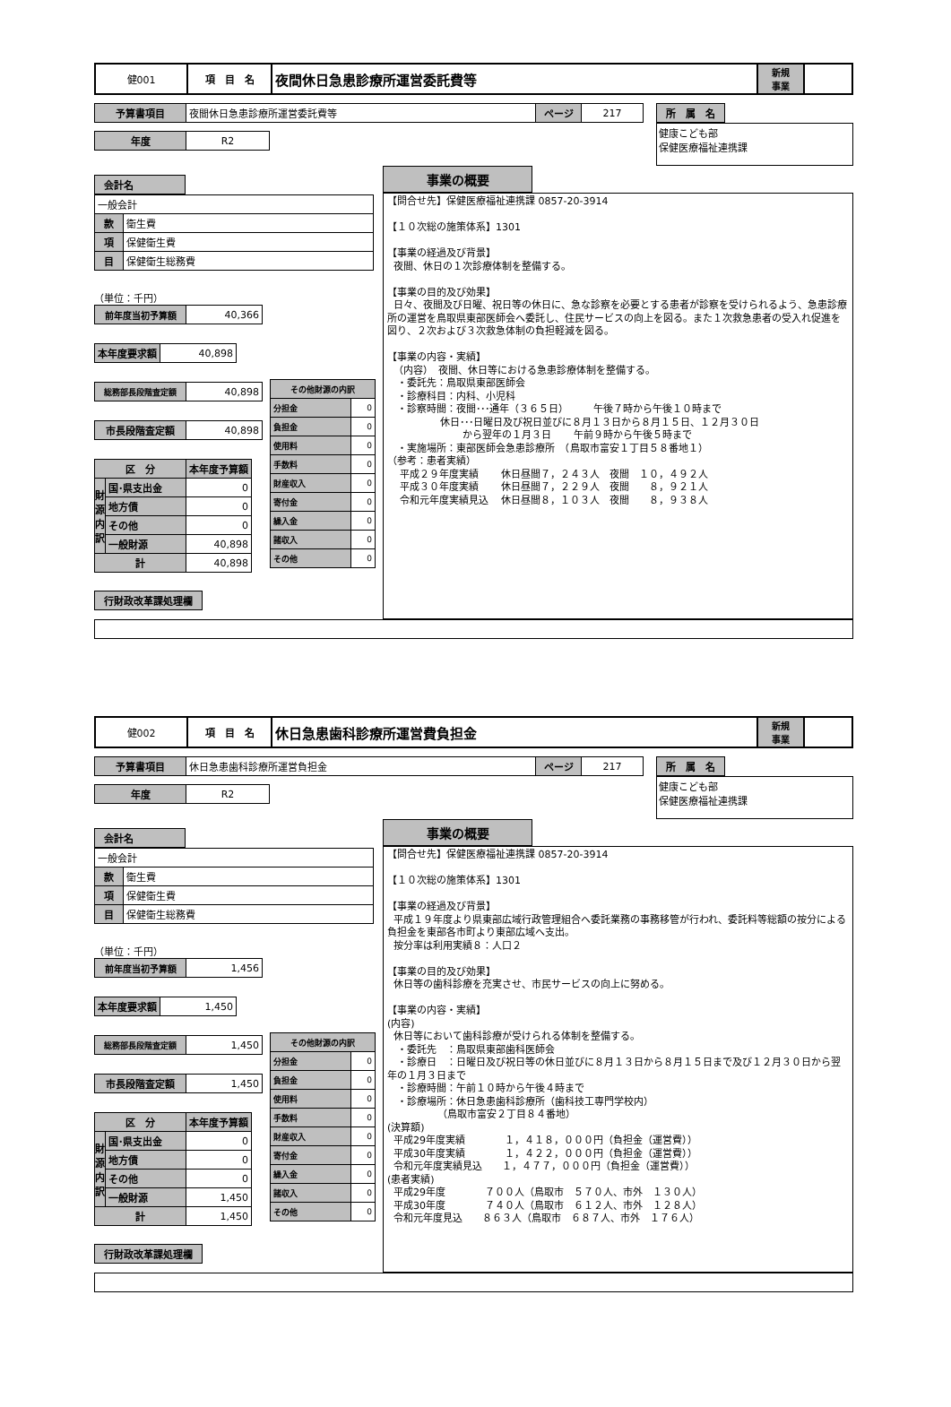| 健001 | 項 目 名 | 夜間休日急患診療所運営委託費等 | 新規 事業 | |
| 予算書項目 | 夜間休日急患診療所運営委託費等 | ページ | 217 |
| 年度 | R2 |
所　属　名
健康こども部
保健医療福祉連携課
会計名
| 一般会計 | |
| 款 | 衛生費 |
| 項 | 保健衛生費 |
| 目 | 保健衛生総務費 |
（単位：千円）
| 前年度当初予算額 | 40,366 |
| 本年度要求額 | 40,898 |
| 総務部長段階査定額 | 40,898 |
| 市長段階査定額 | 40,898 |
| 区 分 | | 本年度予算額 |
| --- | --- | --- |
| 財源内訳 | 国･県支出金 | 0 |
| | 地方債 | 0 |
| | その他 | 0 |
| | 一般財源 | 40,898 |
| 計 | | 40,898 |
| その他財源の内訳 | |
| --- | --- |
| 分担金 | 0 |
| 負担金 | 0 |
| 使用料 | 0 |
| 手数料 | 0 |
| 財産収入 | 0 |
| 寄付金 | 0 |
| 繰入金 | 0 |
| 諸収入 | 0 |
| その他 | 0 |
行財政改革課処理欄
事業の概要
【問合せ先】保健医療福祉連携課 0857-20-3914 【１０次総の施策体系】1301 【事業の経過及び背景】 夜間、休日の１次診療体制を整備する。 【事業の目的及び効果】 日々、夜間及び日曜、祝日等の休日に、急な診察を必要とする患者が診察を受けられるよう、急患診療所の運営を鳥取県東部医師会へ委託し、住民サービスの向上を図る。また１次救急患者の受入れ促進を図り、２次および３次救急体制の負担軽減を図る。 【事業の内容・実績】 （内容）　夜間、休日等における急患診療体制を整備する。 ・委託先：鳥取県東部医師会 ・診療科目：内科、小児科 ・診察時間：夜間･･･通年（３６５日）　　　午後７時から午後１０時まで 休日･･･日曜日及び祝日並びに８月１３日から８月１５日、１２月３０日 から翌年の１月３日　　 午前９時から午後５時まで ・実施場所：東部医師会急患診療所　（鳥取市富安１丁目５８番地１） （参考：患者実績） 平成２９年度実績　　 休日昼間７，２４３人　夜間　１０，４９２人 平成３０年度実績　　 休日昼間７，２２９人　夜間　　８，９２１人 令和元年度実績見込　 休日昼間８，１０３人　夜間　　８，９３８人
| 健002 | 項 目 名 | 休日急患歯科診療所運営費負担金 | 新規 事業 | |
| 予算書項目 | 休日急患歯科診療所運営負担金 | ページ | 217 |
| 年度 | R2 |
所　属　名
健康こども部
保健医療福祉連携課
会計名
| 一般会計 | |
| 款 | 衛生費 |
| 項 | 保健衛生費 |
| 目 | 保健衛生総務費 |
（単位：千円）
| 前年度当初予算額 | 1,456 |
| 本年度要求額 | 1,450 |
| 総務部長段階査定額 | 1,450 |
| 市長段階査定額 | 1,450 |
| 区 分 | | 本年度予算額 |
| --- | --- | --- |
| 財源内訳 | 国･県支出金 | 0 |
| | 地方債 | 0 |
| | その他 | 0 |
| | 一般財源 | 1,450 |
| 計 | | 1,450 |
| その他財源の内訳 | |
| --- | --- |
| 分担金 | 0 |
| 負担金 | 0 |
| 使用料 | 0 |
| 手数料 | 0 |
| 財産収入 | 0 |
| 寄付金 | 0 |
| 繰入金 | 0 |
| 諸収入 | 0 |
| その他 | 0 |
行財政改革課処理欄
事業の概要
【問合せ先】保健医療福祉連携課 0857-20-3914 【１０次総の施策体系】1301 【事業の経過及び背景】 平成１９年度より県東部広域行政管理組合へ委託業務の事務移管が行われ、委託料等総額の按分による負担金を東部各市町より東部広域へ支出。 按分率は利用実績８：人口２ 【事業の目的及び効果】 休日等の歯科診療を充実させ、市民サービスの向上に努める。 【事業の内容・実績】 (内容) 休日等において歯科診療が受けられる体制を整備する。 ・委託先　：鳥取県東部歯科医師会 ・診療日　：日曜日及び祝日等の休日並びに８月１３日から８月１５日まで及び１２月３０日から翌年の１月３日まで ・診療時間：午前１０時から午後４時まで ・診療場所：休日急患歯科診療所（歯科技工専門学校内） （鳥取市富安２丁目８４番地） (決算額) 平成29年度実績　　　　１，４１８，０００円（負担金（運営費）） 平成30年度実績　　　　１，４２２，０００円（負担金（運営費）） 令和元年度実績見込　　１，４７７，０００円（負担金（運営費）） (患者実績) 平成29年度　　　　７００人（鳥取市　５７０人、市外　１３０人） 平成30年度　　　　７４０人（鳥取市　６１２人、市外　１２８人） 令和元年度見込　　８６３人（鳥取市　６８７人、市外　１７６人）